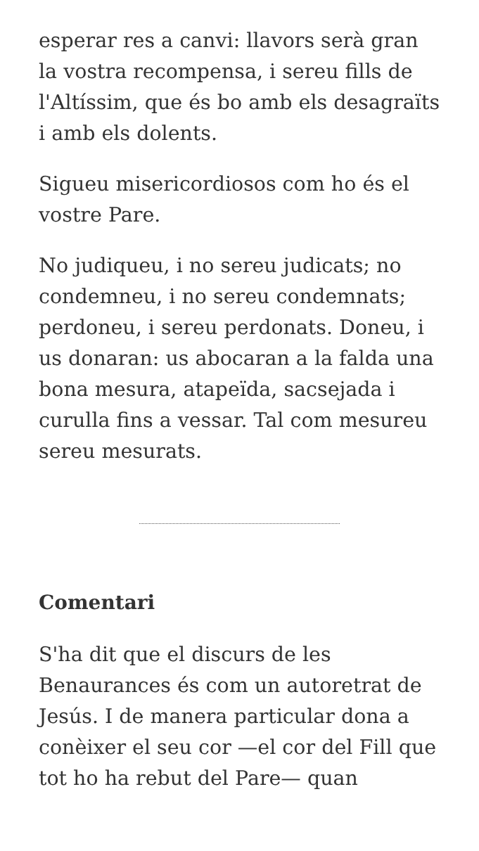esperar res a canvi: llavors serà gran la vostra recompensa, i sereu fills de l'Altíssim, que és bo amb els desagraïts i amb els dolents.
Sigueu misericordiosos com ho és el vostre Pare.
No judiqueu, i no sereu judicats; no condemneu, i no sereu condemnats; perdoneu, i sereu perdonats. Doneu, i us donaran: us abocaran a la falda una bona mesura, atapeïda, sacsejada i curulla fins a vessar. Tal com mesureu sereu mesurats.
Comentari
S'ha dit que el discurs de les Benaurances és com un autoretrat de Jesús. I de manera particular dona a conèixer el seu cor —el cor del Fill que tot ho ha rebut del Pare— quan